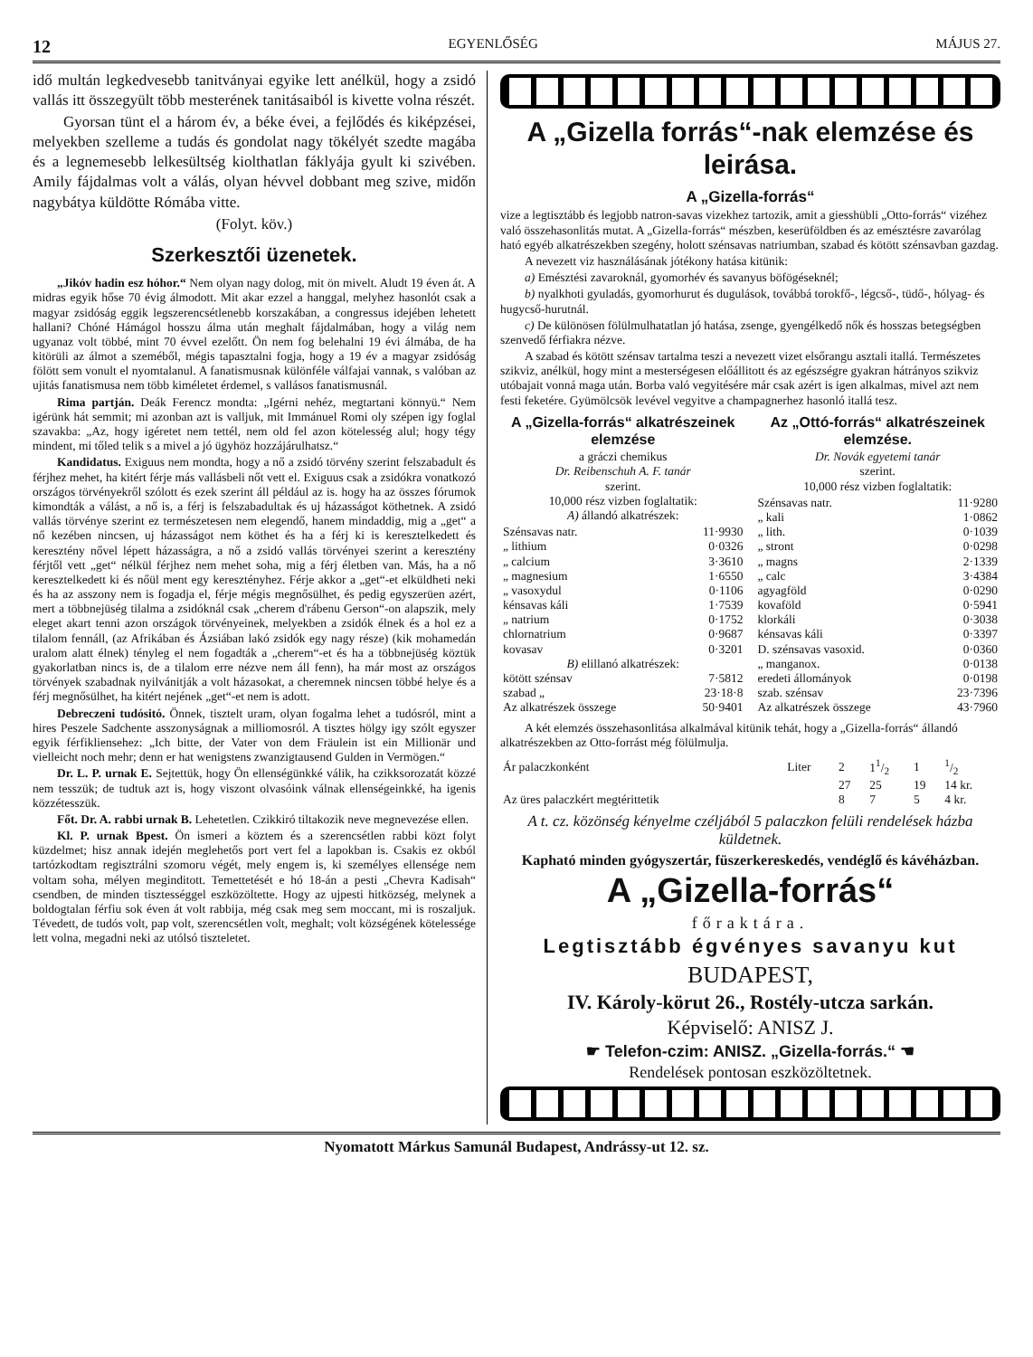12 EGYENLŐSÉG MÁJUS 27.
idő multán legkedvesebb tanitványai egyike lett anélkül, hogy a zsidó vallás itt összegyült több mesterének tanitásaiból is kivette volna részét.
Gyorsan tünt el a három év, a béke évei, a fejlődés és kiképzései, melyekben szelleme a tudás és gondolat nagy tökélyét szedte magába és a legnemesebb lelkesültség kiolthatlan fáklyája gyult ki szivében. Amily fájdalmas volt a válás, olyan hévvel dobbant meg szive, midőn nagybátya küldötte Rómába vitte.
(Folyt. köv.)
Szerkesztői üzenetek.
„Jikóv hadin esz hóhor.“ Nem olyan nagy dolog, mit ön mivelt. Aludt 19 éven át. A midras egyik hőse 70 évig álmodott. Mit akar ezzel a hanggal, melyhez hasonlót csak a magyar zsidóság eggik legszerencsétlenebb korszakában, a congressus idejében lehetett hallani? Chóné Hámágol hosszu álma után meghalt fájdalmában, hogy a világ nem ugyanaz volt többé, mint 70 évvel ezelőtt. Ön nem fog belehalni 19 évi álmába, de ha kitörüli az álmot a szeméből, mégis tapasztalni fogja, hogy a 19 év a magyar zsidóság fölött sem vonult el nyomtalanul. A fanatismusnak különféle válfajai vannak, s valóban az ujitás fanatismusa nem több kiméletet érdemel, s vallásos fanatismusnál.
Rima partján. Deák Ferencz mondta: „Igérni nehéz, megtartani könnyü.“ Nem igérünk hát semmit; mi azonban azt is valljuk, mit Immánuel Romi oly szépen igy foglal szavakba: „Az, hogy igéretet nem tettél, nem old fel azon kötelesség alul; hogy tégy mindent, mi tőled telik s a mivel a jó ügyhöz hozzájárulhatsz.“
Kandidatus. Exiguus nem mondta, hogy a nő a zsidó törvény szerint felszabadult és férjhez mehet, ha kitért férje más vallásbeli nőt vett el. Exiguus csak a zsidókra vonatkozó országos törvényekről szólott és ezek szerint áll például az is. hogy ha az összes fórumok kimondták a válást, a nő is, a férj is felszabadultak és uj házasságot köthetnek. A zsidó vallás törvénye szerint ez természetesen nem elegendő, hanem mindaddig, mig a „get“ a nő kezében nincsen, uj házasságot nem köthet és ha a férj ki is keresztelkedett és keresztény nővel lépett házasságra, a nő a zsidó vallás törvényei szerint a keresztény férjtől vett „get“ nélkül férjhez nem mehet soha, mig a férj életben van. Más, ha a nő keresztelkedett ki és nőül ment egy keresztényhez. Férje akkor a „get“-et elküldheti neki és ha az asszony nem is fogadja el, férje mégis megnősülhet, és pedig egyszerüen azért, mert a többnejüség tilalma a zsidóknál csak „cherem d'rábenu Gerson“-on alapszik, mely eleget akart tenni azon országok törvényeinek, melyekben a zsidók élnek és a hol ez a tilalom fennáll, (az Afrikában és Ázsiában lakó zsidók egy nagy része) (kik mohamedán uralom alatt élnek) tényleg el nem fogadták a „cherem“-et és ha a többnejüség köztük gyakorlatban nincs is, de a tilalom erre nézve nem áll fenn), ha már most az országos törvények szabadnak nyilvánitják a volt házasokat, a cheremnek nincsen többé helye és a férj megnősülhet, ha kitért nejének „get“-et nem is adott.
Debreczeni tudósitó. Önnek, tisztelt uram, olyan fogalma lehet a tudósról, mint a hires Peszele Sadchente asszonyságnak a milliomosról. A tisztes hölgy igy szólt egyszer egyik férfikliensehez: „Ich bitte, der Vater von dem Fräulein ist ein Millionär und vielleicht noch mehr; denn er hat wenigstens zwanzigtausend Gulden in Vermögen.“
Dr. L. P. urnak E. Sejtettük, hogy Ön ellenségünkké válik, ha czikksorozatát közzé nem tesszük; de tudtuk azt is, hogy viszont olvasóink válnak ellenségeinkké, ha igenis közzétesszük.
Főt. Dr. A. rabbi urnak B. Lehetetlen. Czikkiró tiltakozik neve megnevezése ellen.
Kl. P. urnak Bpest. Ön ismeri a köztem és a szerencsétlen rabbi közt folyt küzdelmet; hisz annak idején meglehetős port vert fel a lapokban is. Csakis ez okból tartózkodtam regisztrálni szomoru végét, mely engem is, ki személyes ellensége nem voltam soha, mélyen meginditott. Temettetését e hó 18-án a pesti „Chevra Kadisah“ csendben, de minden tisztességgel eszközöltette. Hogy az ujpesti hitközség, melynek a boldogtalan férfiu sok éven át volt rabbija, még csak meg sem moccant, mi is roszaljuk. Tévedett, de tudós volt, pap volt, szerencsétlen volt, meghalt; volt községének kötelessége lett volna, megadni neki az utólsó tiszteletet.
A „Gizella forrás“-nak elemzése és leirása.
A „Gizella-forrás“
vize a legtisztább és legjobb natron-savas vizekhez tartozik, amit a giesshübli „Otto-forrás“ vizéhez való összehasonlitás mutat. A „Gizella-forrás“ mészben, keserüföldben és az emésztésre zavarólag ható egyéb alkatrészekben szegény, holott szénsavas natriumban, szabad és kötött szénsavban gazdag.
A nevezett viz használásának jótékony hatása kitünik:
a) Emésztési zavaroknál, gyomorhév és savanyus böfögéseknél;
b) nyalkhoti gyuladás, gyomorhurut és dugulások, továbbá torokfő-, légcső-, tüdő-, hólyag- és hugycső-hurutnál.
c) De különösen fölülmulhatatlan jó hatása, zsenge, gyengélkedő nők és hosszas betegségben szenvedő férfiakra nézve.
A szabad és kötött szénsav tartalma teszi a nevezett vizet elsőrangu asztali itallá. Természetes szikviz, anélkül, hogy mint a mesterségesen előállitott és az egészségre gyakran hátrányos szikviz utóbajait vonná maga után. Borba való vegyitésére már csak azért is igen alkalmas, mivel azt nem festi feketére. Gyümölcsök levével vegyitve a champagnerhez hasonló itallá tesz.
A „Gizella-forrás“ alkatrészeinek elemzése
a gráczi chemikus
Dr. Reibenschuh A. F. tanár
szerint.
10,000 rész vizben foglaltatik:
A) állandó alkatrészek:
| Szénsavas natr. | 11·9930 |
| „ lithium | 0·0326 |
| „ calcium | 3·3610 |
| „ magnesium | 1·6550 |
| „ vasoxydul | 0·1106 |
| kénsavas káli | 1·7539 |
| „ natrium | 0·1752 |
| chlornatrium | 0·9687 |
| kovasav | 0·3201 |
| B) elillanó alkatrészek: | |
| kötött szénsav | 7·5812 |
| szabad „ | 23·18·8 |
| Az alkatrészek összege | 50·9401 |
Az „Ottó-forrás“ alkatrészeinek elemzése.
Dr. Novák egyetemi tanár
szerint.
10,000 rész vizben foglaltatik:
| Szénsavas natr. | 11·9280 |
| „ kali | 1·0862 |
| „ lith. | 0·1039 |
| „ stront | 0·0298 |
| „ magns | 2·1339 |
| „ calc | 3·4384 |
| agyagföld | 0·0290 |
| kovaföld | 0·5941 |
| klorkáli | 0·3038 |
| kénsavas káli | 0·3397 |
| D. szénsavas vasoxid. | 0·0360 |
| „ manganox. | 0·0138 |
| eredeti állományok | 0·0198 |
| szab. szénsav | 23·7396 |
| Az alkatrészek összege | 43·7960 |
A két elemzés összehasonlitása alkalmával kitünik tehát, hogy a „Gizella-forrás“ állandó alkatrészekben az Otto-forrást még fölülmulja.
| Ár palaczkonként | Liter | 2 | 11/2 | 1 | 1/2 |
| | | 27 | 25 | 19 | 14 kr. |
| Az üres palaczkért megtérittetik | | 8 | 7 | 5 | 4 kr. |
A t. cz. közönség kényelme czéljából 5 palaczkon felüli rendelések házba küldetnek.
Kapható minden gyógyszertár, füszerkereskedés, vendéglő és kávéházban.
A „Gizella-forrás“
főraktára.
Legtisztább égvényes savanyu kut
BUDAPEST,
IV. Károly-körut 26., Rostély-utcza sarkán.
Képviselő: ANISZ J.
☛ Telefon-czim: ANISZ. „Gizella-forrás.“ ☚
Rendelések pontosan eszközöltetnek.
Nyomatott Márkus Samunál Budapest, Andrássy-ut 12. sz.